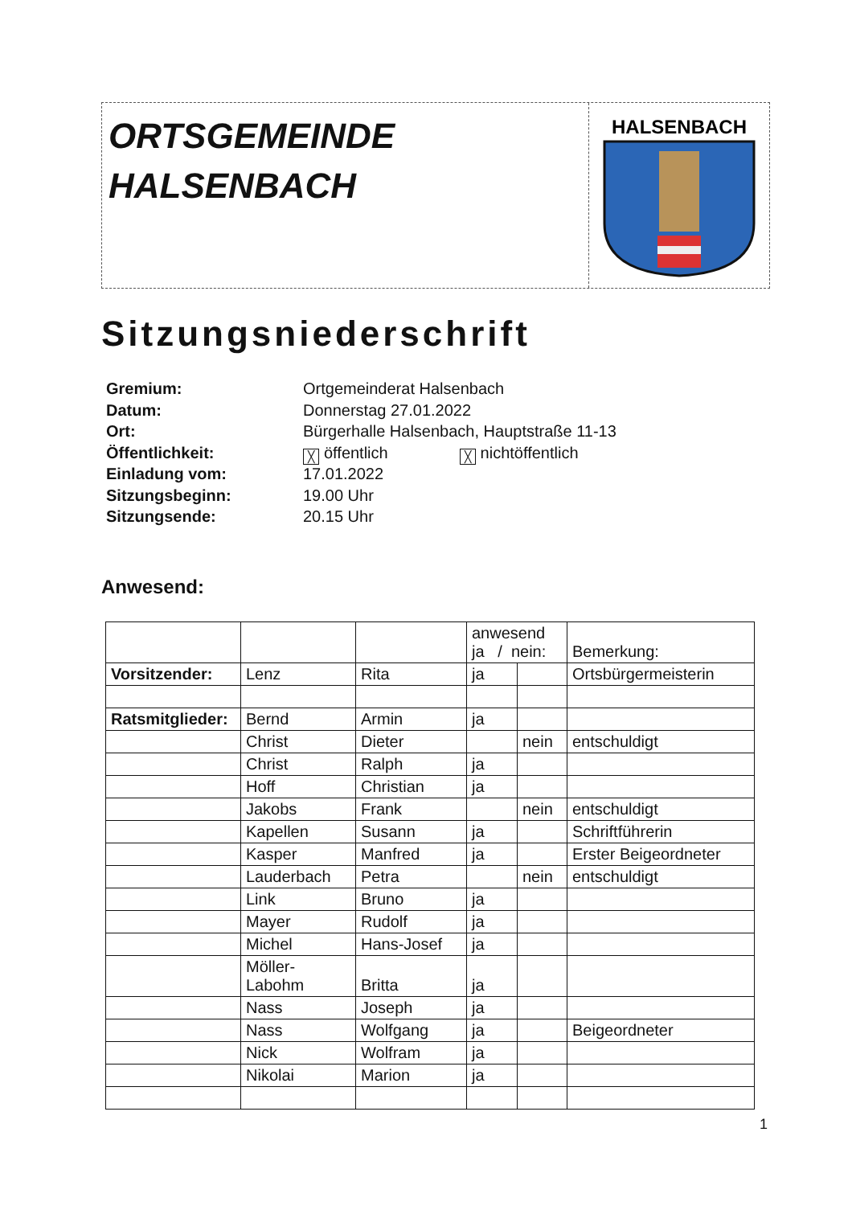ORTSGEMEINDE
HALSENBACH
HALSENBACH
Sitzungsniederschrift
Gremium: Ortgemeinderat Halsenbach
Datum: Donnerstag 27.01.2022
Ort: Bürgerhalle Halsenbach, Hauptstraße 11-13
Öffentlichkeit: ╳ öffentlich ╳ nichtöffentlich
Einladung vom: 17.01.2022
Sitzungsbeginn: 19.00 Uhr
Sitzungsende: 20.15 Uhr
Anwesend:
| | | | anwesend ja / nein: | | Bemerkung: |
| --- | --- | --- | --- | --- | --- |
| Vorsitzender: | Lenz | Rita | ja | | Ortsbürgermeisterin |
| Ratsmitglieder: | Bernd | Armin | ja | | |
| | Christ | Dieter | | nein | entschuldigt |
| | Christ | Ralph | ja | | |
| | Hoff | Christian | ja | | |
| | Jakobs | Frank | | nein | entschuldigt |
| | Kapellen | Susann | ja | | Schriftführerin |
| | Kasper | Manfred | ja | | Erster Beigeordneter |
| | Lauderbach | Petra | | nein | entschuldigt |
| | Link | Bruno | ja | | |
| | Mayer | Rudolf | ja | | |
| | Michel | Hans-Josef | ja | | |
| | Möller- Labohm | Britta | ja | | |
| | Nass | Joseph | ja | | |
| | Nass | Wolfgang | ja | | Beigeordneter |
| | Nick | Wolfram | ja | | |
| | Nikolai | Marion | ja | | |
1